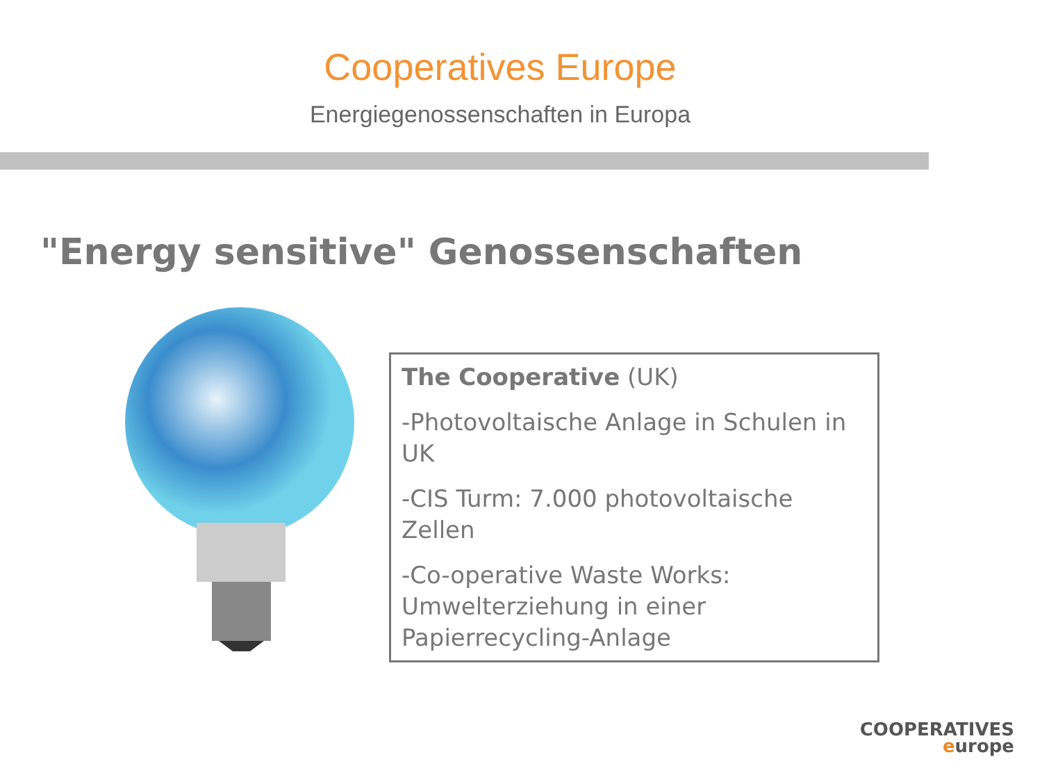Cooperatives Europe
Energiegenossenschaften in Europa
"Energy sensitive" Genossenschaften
The Cooperative (UK)
-Photovoltaische Anlage in Schulen in UK
-CIS Turm: 7.000 photovoltaische Zellen
-Co-operative Waste Works: Umwelterziehung in einer Papierrecycling-Anlage
COOPERATIVES
europe